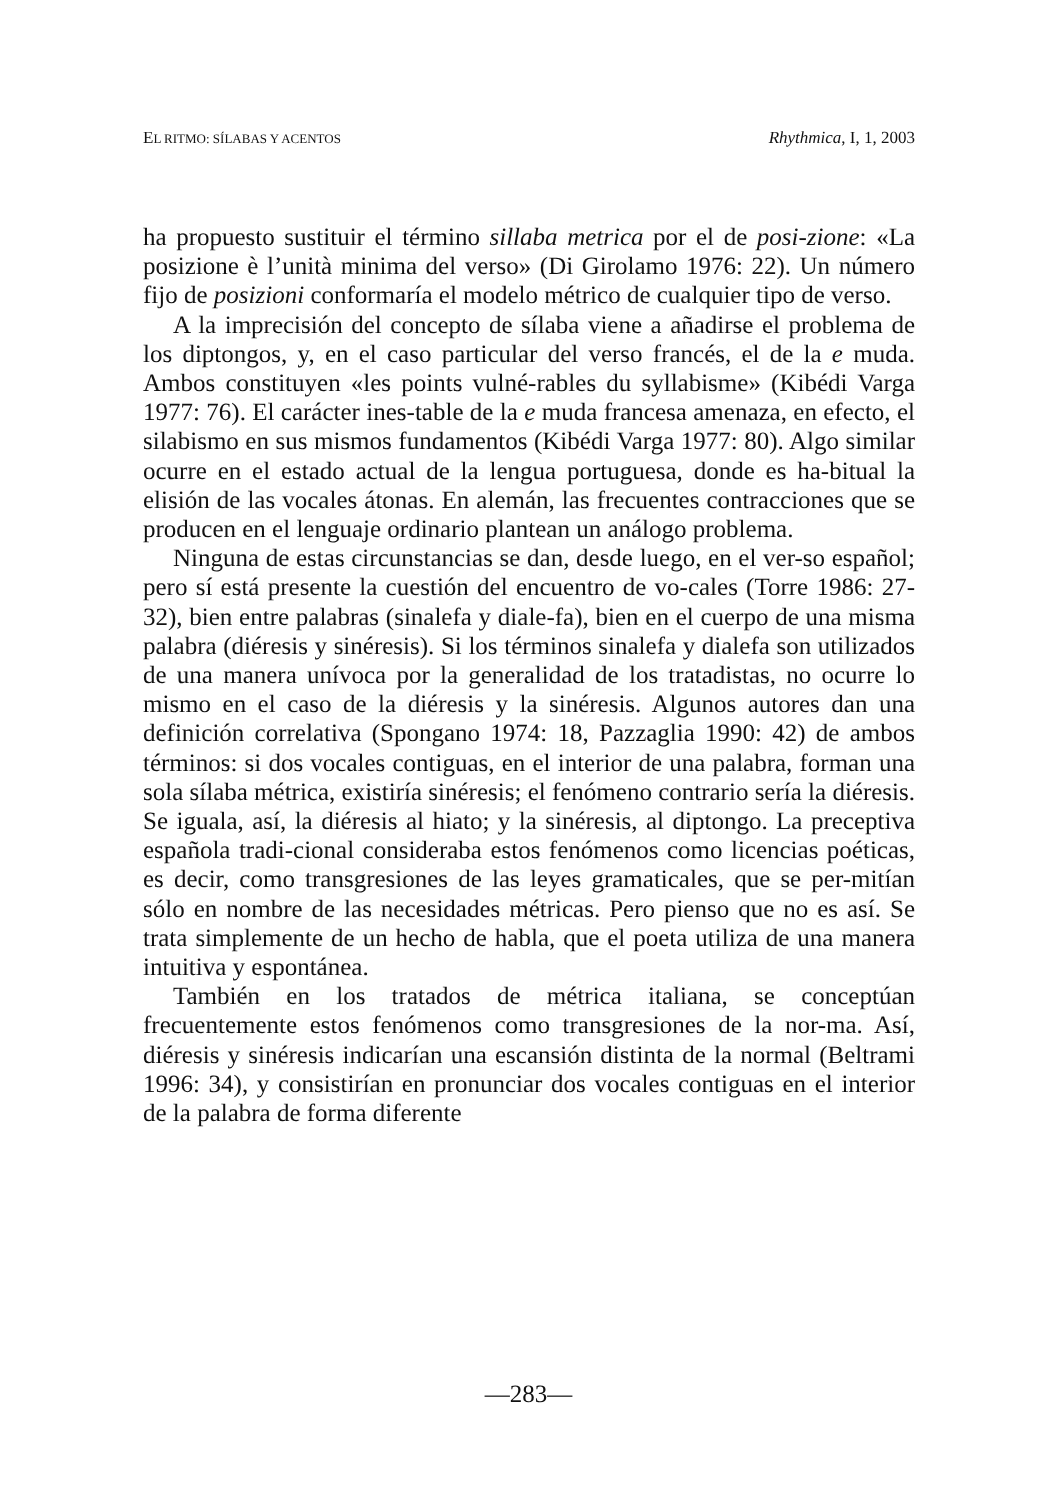EL RITMO: SÍLABAS Y ACENTOS Rhythmica, I, 1, 2003
ha propuesto sustituir el término sillaba metrica por el de posi-zione: «La posizione è l’unità minima del verso» (Di Girolamo 1976: 22). Un número fijo de posizioni conformaría el modelo métrico de cualquier tipo de verso.
A la imprecisión del concepto de sílaba viene a añadirse el problema de los diptongos, y, en el caso particular del verso francés, el de la e muda. Ambos constituyen «les points vulné-rables du syllabisme» (Kibédi Varga 1977: 76). El carácter ines-table de la e muda francesa amenaza, en efecto, el silabismo en sus mismos fundamentos (Kibédi Varga 1977: 80). Algo similar ocurre en el estado actual de la lengua portuguesa, donde es ha-bitual la elisión de las vocales átonas. En alemán, las frecuentes contracciones que se producen en el lenguaje ordinario plantean un análogo problema.
Ninguna de estas circunstancias se dan, desde luego, en el ver-so español; pero sí está presente la cuestión del encuentro de vo-cales (Torre 1986: 27-32), bien entre palabras (sinalefa y diale-fa), bien en el cuerpo de una misma palabra (diéresis y sinéresis). Si los términos sinalefa y dialefa son utilizados de una manera unívoca por la generalidad de los tratadistas, no ocurre lo mismo en el caso de la diéresis y la sinéresis. Algunos autores dan una definición correlativa (Spongano 1974: 18, Pazzaglia 1990: 42) de ambos términos: si dos vocales contiguas, en el interior de una palabra, forman una sola sílaba métrica, existiría sinéresis; el fenómeno contrario sería la diéresis. Se iguala, así, la diéresis al hiato; y la sinéresis, al diptongo. La preceptiva española tradi-cional consideraba estos fenómenos como licencias poéticas, es decir, como transgresiones de las leyes gramaticales, que se per-mitían sólo en nombre de las necesidades métricas. Pero pienso que no es así. Se trata simplemente de un hecho de habla, que el poeta utiliza de una manera intuitiva y espontánea.
También en los tratados de métrica italiana, se conceptúan frecuentemente estos fenómenos como transgresiones de la nor-ma. Así, diéresis y sinéresis indicarían una escansión distinta de la normal (Beltrami 1996: 34), y consistirían en pronunciar dos vocales contiguas en el interior de la palabra de forma diferente
—283—